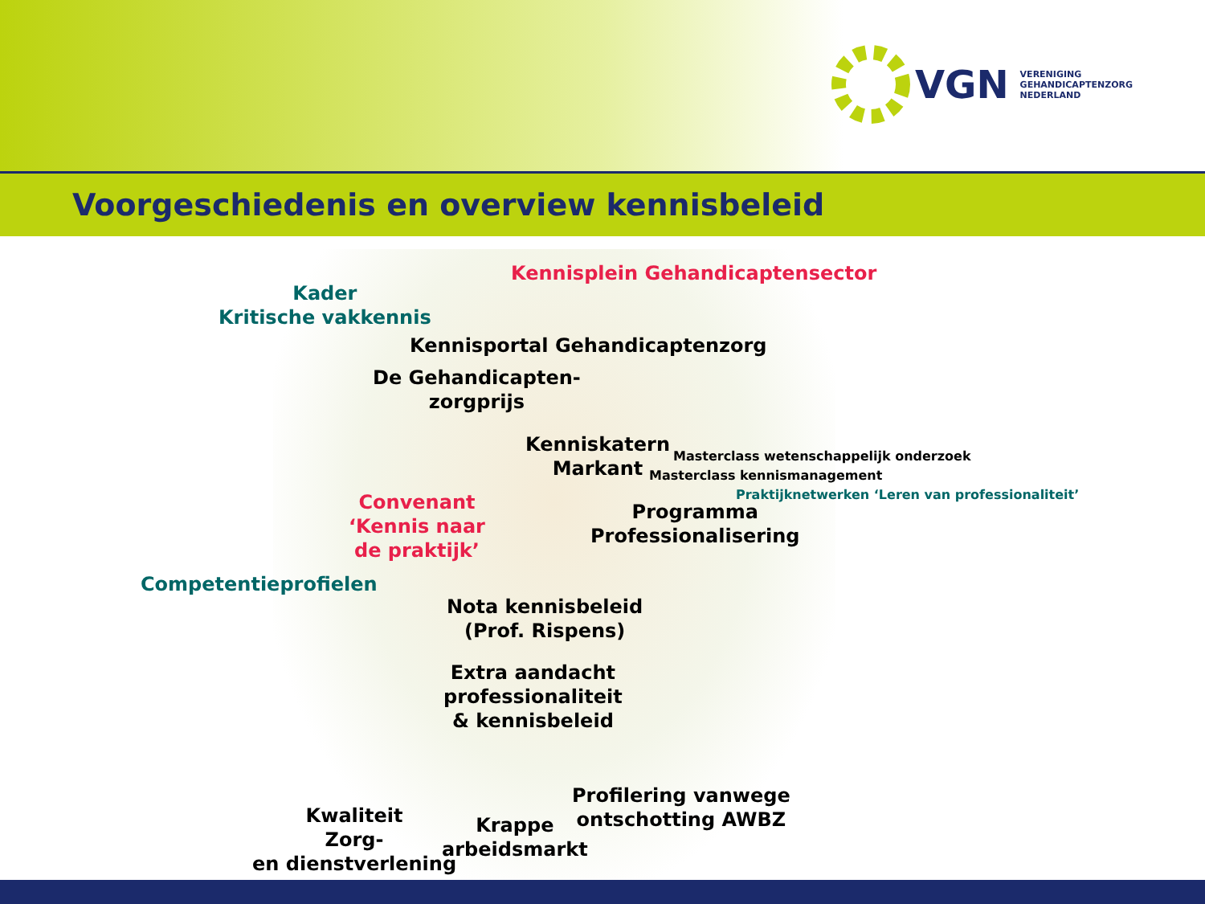VGN
VERENIGING
GEHANDICAPTENZORG
NEDERLAND
Voorgeschiedenis en overview kennisbeleid
Kennisplein Gehandicaptensector
Kader
Kritische vakkennis
Kennisportal Gehandicaptenzorg
De Gehandicapten-
zorgprijs
Kenniskatern
Markant
Masterclass wetenschappelijk onderzoek
Masterclass kennismanagement
Praktijknetwerken ‘Leren van professionaliteit’
Convenant
‘Kennis naar
de praktijk’
Programma
Professionalisering
Competentieprofielen
Nota kennisbeleid
(Prof. Rispens)
Extra aandacht
professionaliteit
& kennisbeleid
Profilering vanwege
ontschotting AWBZ
Kwaliteit
Zorg-
en dienstverlening
Krappe
arbeidsmarkt